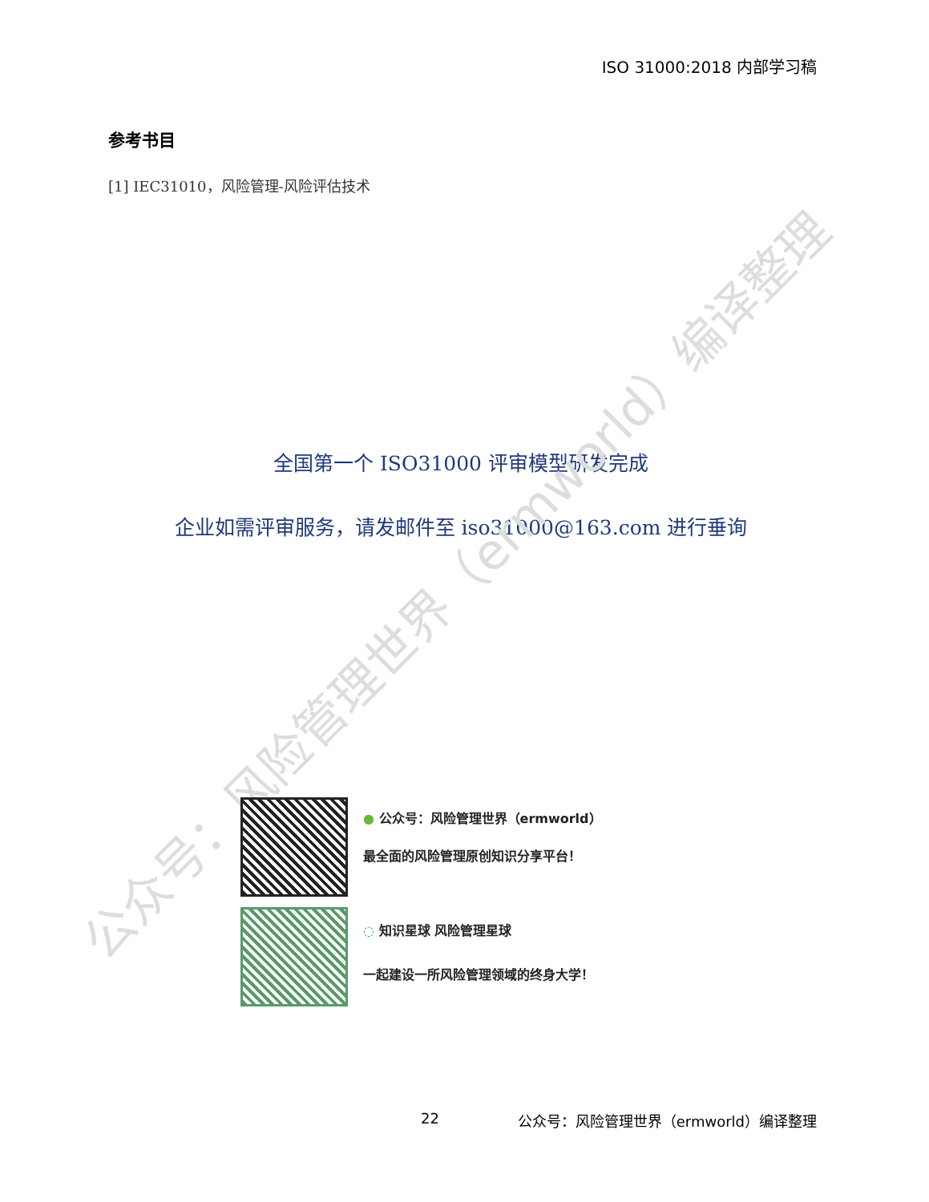ISO 31000:2018 内部学习稿
参考书目
[1] IEC31010，风险管理-风险评估技术
全国第一个 ISO31000 评审模型研发完成
企业如需评审服务，请发邮件至 iso31000@163.com 进行垂询
公众号：风险管理世界（ermworld）编译整理
● 公众号：风险管理世界（ermworld）
最全面的风险管理原创知识分享平台！
◌ 知识星球 风险管理星球
一起建设一所风险管理领域的终身大学！
22
公众号：风险管理世界（ermworld）编译整理